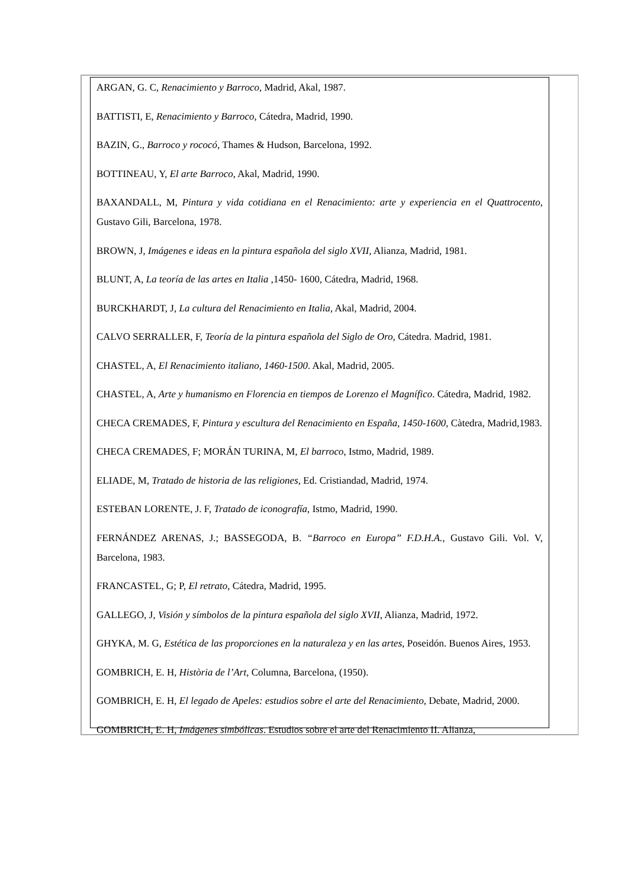ARGAN, G. C, Renacimiento y Barroco, Madrid, Akal, 1987.
BATTISTI, E, Renacimiento y Barroco, Cátedra, Madrid, 1990.
BAZIN, G., Barroco y rococó, Thames & Hudson, Barcelona, 1992.
BOTTINEAU, Y, El arte Barroco, Akal, Madrid, 1990.
BAXANDALL, M, Pintura y vida cotidiana en el Renacimiento: arte y experiencia en el Quattrocento, Gustavo Gili, Barcelona, 1978.
BROWN, J, Imágenes e ideas en la pintura española del siglo XVII, Alianza, Madrid, 1981.
BLUNT, A, La teoría de las artes en Italia ,1450- 1600, Cátedra, Madrid, 1968.
BURCKHARDT, J, La cultura del Renacimiento en Italia, Akal, Madrid, 2004.
CALVO SERRALLER, F, Teoría de la pintura española del Siglo de Oro, Cátedra. Madrid, 1981.
CHASTEL, A, El Renacimiento italiano, 1460-1500. Akal, Madrid, 2005.
CHASTEL, A, Arte y humanismo en Florencia en tiempos de Lorenzo el Magnífico. Cátedra, Madrid, 1982.
CHECA CREMADES, F, Pintura y escultura del Renacimiento en España, 1450-1600, Càtedra, Madrid,1983.
CHECA CREMADES, F; MORÁN TURINA, M, El barroco, Istmo, Madrid, 1989.
ELIADE, M, Tratado de historia de las religiones, Ed. Cristiandad, Madrid, 1974.
ESTEBAN LORENTE, J. F, Tratado de iconografía, Istmo, Madrid, 1990.
FERNÁNDEZ ARENAS, J.; BASSEGODA, B. “Barroco en Europa” F.D.H.A., Gustavo Gili. Vol. V, Barcelona, 1983.
FRANCASTEL, G; P, El retrato, Cátedra, Madrid, 1995.
GALLEGO, J, Visión y símbolos de la pintura española del siglo XVII, Alianza, Madrid, 1972.
GHYKA, M. G, Estética de las proporciones en la naturaleza y en las artes, Poseidón. Buenos Aires, 1953.
GOMBRICH, E. H, Història de l’Art, Columna, Barcelona, (1950).
GOMBRICH, E. H, El legado de Apeles: estudios sobre el arte del Renacimiento, Debate, Madrid, 2000.
GOMBRICH, E. H, Imágenes simbólicas. Estudios sobre el arte del Renacimiento II. Alianza,